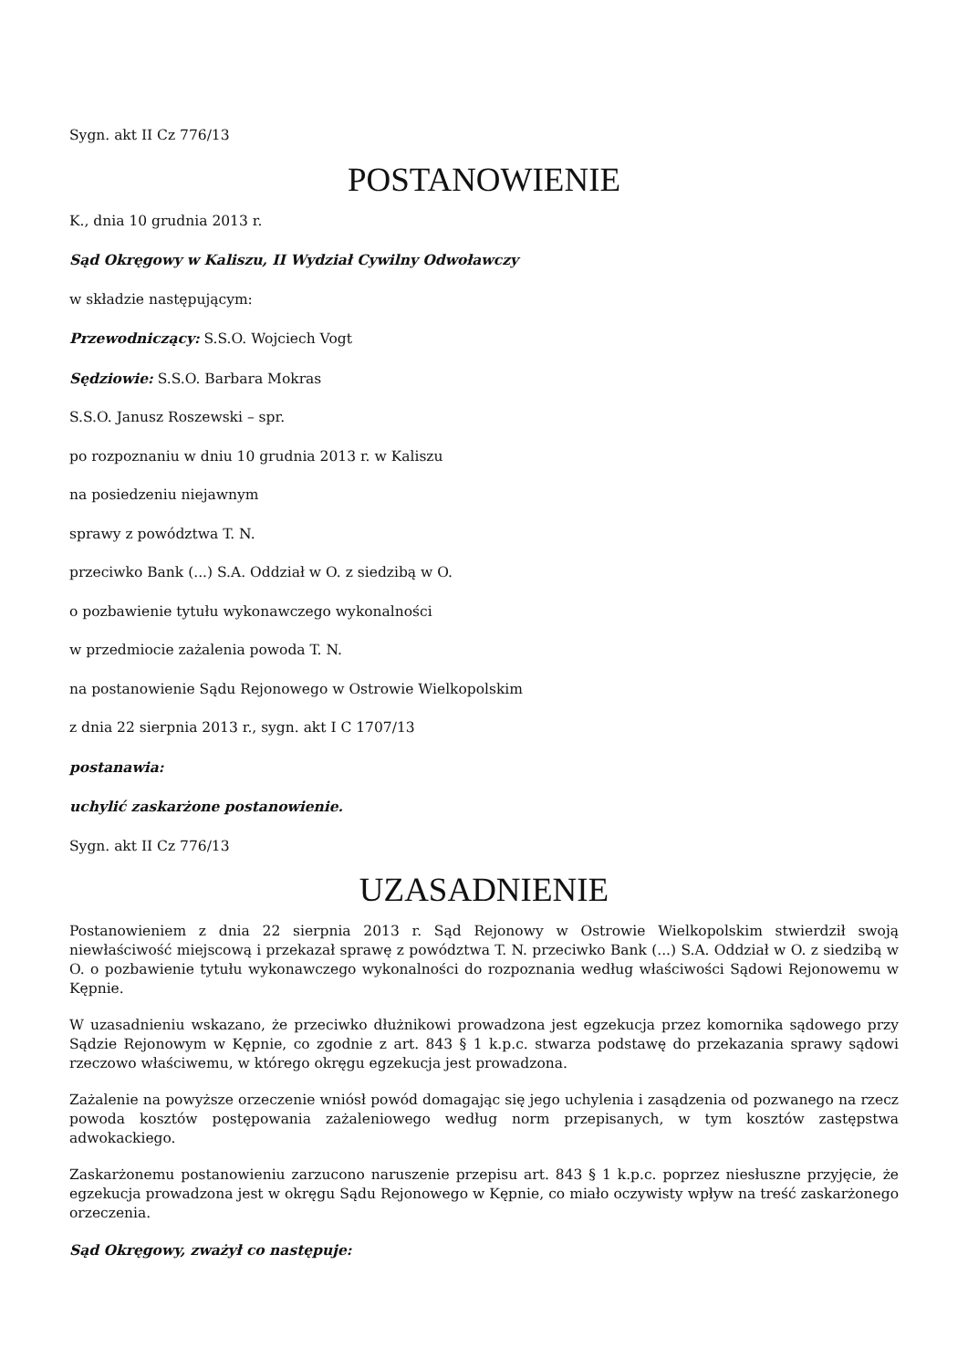Sygn. akt II Cz 776/13
POSTANOWIENIE
K., dnia 10 grudnia 2013 r.
Sąd Okręgowy w Kaliszu, II Wydział Cywilny Odwoławczy
w składzie następującym:
Przewodniczący: S.S.O. Wojciech Vogt
Sędziowie: S.S.O. Barbara Mokras
S.S.O. Janusz Roszewski – spr.
po rozpoznaniu w dniu 10 grudnia 2013 r. w Kaliszu
na posiedzeniu niejawnym
sprawy z powództwa T. N.
przeciwko Bank (...) S.A. Oddział w O. z siedzibą w O.
o pozbawienie tytułu wykonawczego wykonalności
w przedmiocie zażalenia powoda T. N.
na postanowienie Sądu Rejonowego w Ostrowie Wielkopolskim
z dnia 22 sierpnia 2013 r., sygn. akt I C 1707/13
postanawia:
uchylić zaskarżone postanowienie.
Sygn. akt II Cz 776/13
UZASADNIENIE
Postanowieniem z dnia 22 sierpnia 2013 r. Sąd Rejonowy w Ostrowie Wielkopolskim stwierdził swoją niewłaściwość miejscową i przekazał sprawę z powództwa T. N. przeciwko Bank (...) S.A. Oddział w O. z siedzibą w O. o pozbawienie tytułu wykonawczego wykonalności do rozpoznania według właściwości Sądowi Rejonowemu w Kępnie.
W uzasadnieniu wskazano, że przeciwko dłużnikowi prowadzona jest egzekucja przez komornika sądowego przy Sądzie Rejonowym w Kępnie, co zgodnie z art. 843 § 1 k.p.c. stwarza podstawę do przekazania sprawy sądowi rzeczowo właściwemu, w którego okręgu egzekucja jest prowadzona.
Zażalenie na powyższe orzeczenie wniósł powód domagając się jego uchylenia i zasądzenia od pozwanego na rzecz powoda kosztów postępowania zażaleniowego według norm przepisanych, w tym kosztów zastępstwa adwokackiego.
Zaskarżonemu postanowieniu zarzucono naruszenie przepisu art. 843 § 1 k.p.c. poprzez niesłuszne przyjęcie, że egzekucja prowadzona jest w okręgu Sądu Rejonowego w Kępnie, co miało oczywisty wpływ na treść zaskarżonego orzeczenia.
Sąd Okręgowy, zważył co następuje: